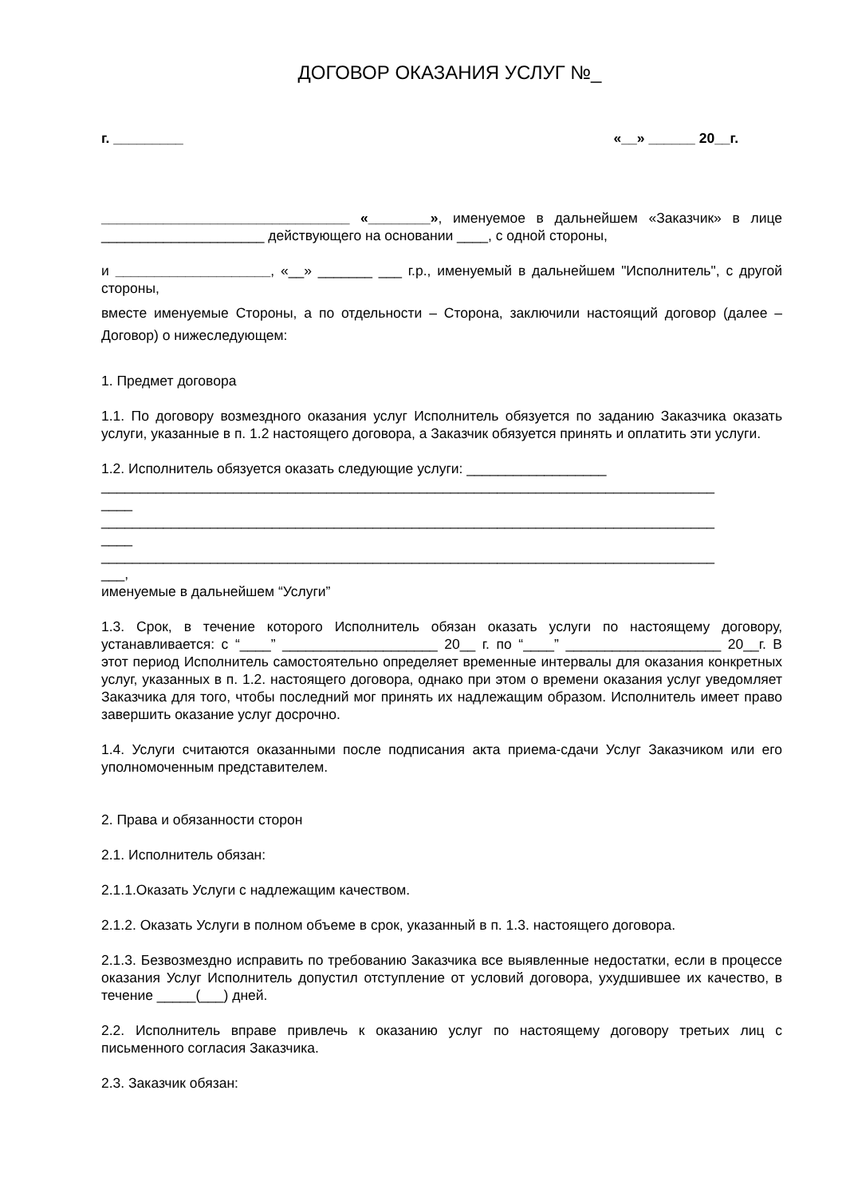ДОГОВОР ОКАЗАНИЯ УСЛУГ №_
г. _________ «__» ______ 20__г.
________________________________ «________», именуемое в дальнейшем «Заказчик» в лице _____________________ действующего на основании ____, с одной стороны,
и ____________________, «__» _______ ___ г.р., именуемый в дальнейшем "Исполнитель", с другой стороны,
вместе именуемые Стороны, а по отдельности – Сторона, заключили настоящий договор (далее – Договор) о нижеследующем:
1. Предмет договора
1.1. По договору возмездного оказания услуг Исполнитель обязуется по заданию Заказчика оказать услуги, указанные в п. 1.2 настоящего договора, а Заказчик обязуется принять и оплатить эти услуги.
1.2. Исполнитель обязуется оказать следующие услуги: __________________
_______________________________________________________________________________
____
_______________________________________________________________________________
____
_______________________________________________________________________________
___,
именуемые в дальнейшем “Услуги”
1.3. Срок, в течение которого Исполнитель обязан оказать услуги по настоящему договору, устанавливается: с “____” ____________________ 20__ г. по “____” ____________________ 20__г. В этот период Исполнитель самостоятельно определяет временные интервалы для оказания конкретных услуг, указанных в п. 1.2. настоящего договора, однако при этом о времени оказания услуг уведомляет Заказчика для того, чтобы последний мог принять их надлежащим образом. Исполнитель имеет право завершить оказание услуг досрочно.
1.4. Услуги считаются оказанными после подписания акта приема-сдачи Услуг Заказчиком или его уполномоченным представителем.
2. Права и обязанности сторон
2.1. Исполнитель обязан:
2.1.1.Оказать Услуги с надлежащим качеством.
2.1.2. Оказать Услуги в полном объеме в срок, указанный в п. 1.3. настоящего договора.
2.1.3. Безвозмездно исправить по требованию Заказчика все выявленные недостатки, если в процессе оказания Услуг Исполнитель допустил отступление от условий договора, ухудшившее их качество, в течение _____(___) дней.
2.2. Исполнитель вправе привлечь к оказанию услуг по настоящему договору третьих лиц с письменного согласия Заказчика.
2.3. Заказчик обязан: